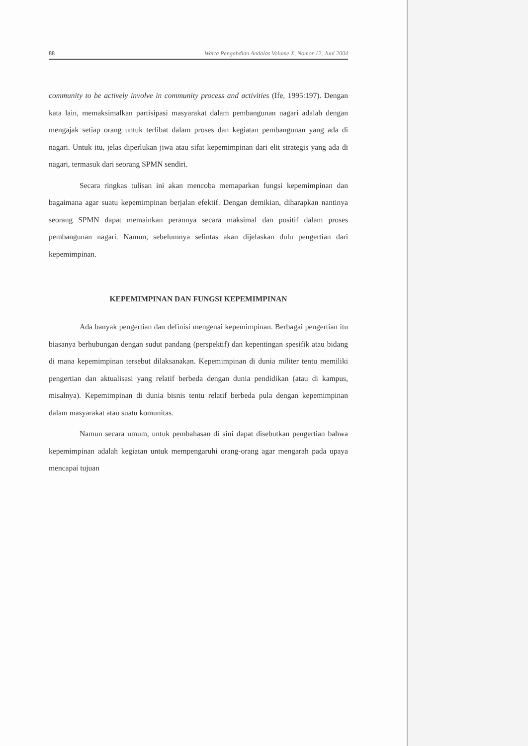88 Warta Pengabdian Andalas Volume X, Nomor 12, Juni 2004
community to be actively involve in community process and activities (Ife, 1995:197). Dengan kata lain, memaksimalkan partisipasi masyarakat dalam pembangunan nagari adalah dengan mengajak setiap orang untuk terlibat dalam proses dan kegiatan pembangunan yang ada di nagari. Untuk itu, jelas diperlukan jiwa atau sifat kepemimpinan dari elit strategis yang ada di nagari, termasuk dari seorang SPMN sendiri.
Secara ringkas tulisan ini akan mencoba memaparkan fungsi kepemimpinan dan bagaimana agar suatu kepemimpinan berjalan efektif. Dengan demikian, diharapkan nantinya seorang SPMN dapat memainkan perannya secara maksimal dan positif dalam proses pembangunan nagari. Namun, sebelumnya selintas akan dijelaskan dulu pengertian dari kepemimpinan.
KEPEMIMPINAN DAN FUNGSI KEPEMIMPINAN
Ada banyak pengertian dan definisi mengenai kepemimpinan. Berbagai pengertian itu biasanya berhubungan dengan sudut pandang (perspektif) dan kepentingan spesifik atau bidang di mana kepemimpinan tersebut dilaksanakan. Kepemimpinan di dunia militer tentu memiliki pengertian dan aktualisasi yang relatif berbeda dengan dunia pendidikan (atau di kampus, misalnya). Kepemimpinan di dunia bisnis tentu relatif berbeda pula dengan kepemimpinan dalam masyarakat atau suatu komunitas.
Namun secara umum, untuk pembahasan di sini dapat disebutkan pengertian bahwa kepemimpinan adalah kegiatan untuk mempengaruhi orang-orang agar mengarah pada upaya mencapai tujuan